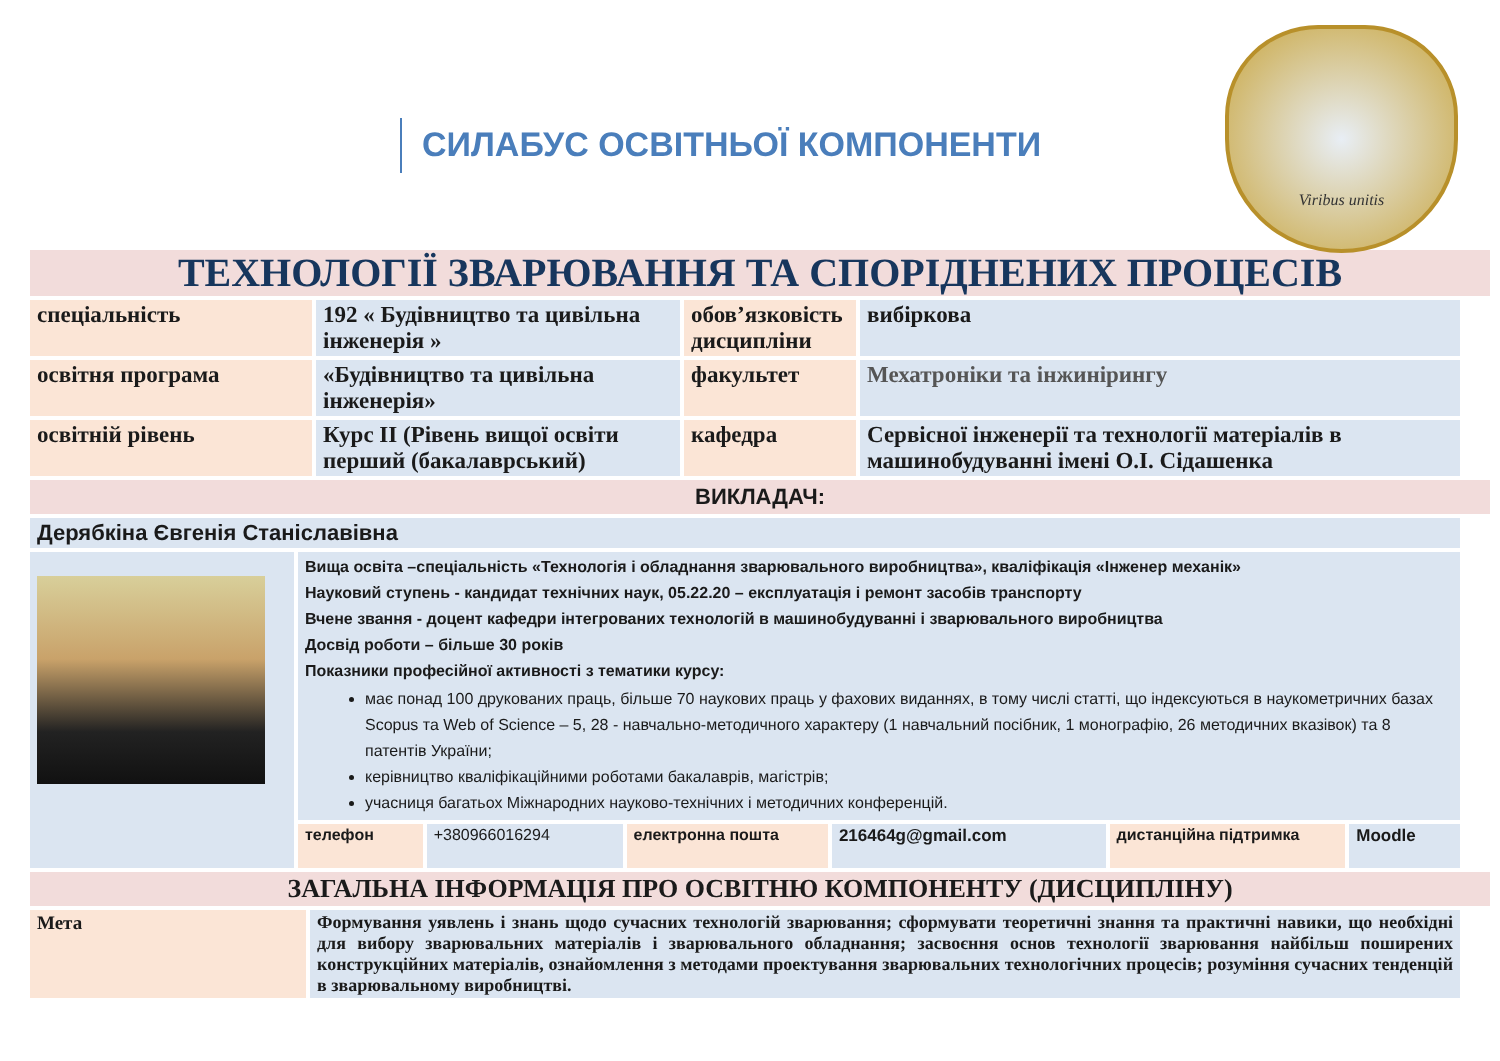СИЛАБУС ОСВІТНЬОЇ КОМПОНЕНТИ
Viribus unitis
ТЕХНОЛОГІЇ ЗВАРЮВАННЯ ТА СПОРІДНЕНИХ ПРОЦЕСІВ
| спеціальність | 192 « Будівництво та цивільна інженерія » | обов’язковість дисципліни | вибіркова |
| освітня програма | «Будівництво та цивільна інженерія» | факультет | Мехатроніки та інжинірингу |
| освітній рівень | Курс ІІ (Рівень вищої освіти перший (бакалаврський) | кафедра | Сервісної інженерії та технології матеріалів в машинобудуванні імені О.І. Сідашенка |
ВИКЛАДАЧ:
| Дерябкіна Євгенія Станіславівна | | | | | | |
| | Вища освіта –спеціальність «Технологія і обладнання зварювального виробництва», кваліфікація «Інженер механік» Науковий ступень - кандидат технічних наук, 05.22.20 – експлуатація і ремонт засобів транспорту Вчене звання - доцент кафедри інтегрованих технологій в машинобудуванні і зварювального виробництва Досвід роботи – більше 30 років Показники професійної активності з тематики курсу: має понад 100 друкованих праць, більше 70 наукових праць у фахових виданнях, в тому числі статті, що індексуються в наукометричних базах Scopus та Web of Science – 5, 28 - навчально-методичного характеру (1 навчальний посібник, 1 монографію, 26 методичних вказівок) та 8 патентів України; керівництво кваліфікаційними роботами бакалаврів, магістрів; учасниця багатьох Міжнародних науково-технічних і методичних конференцій. | | | | | |
| | телефон | +380966016294 | електронна пошта | 216464g@gmail.com | дистанційна підтримка | Moodle |
ЗАГАЛЬНА ІНФОРМАЦІЯ ПРО ОСВІТНЮ КОМПОНЕНТУ (ДИСЦИПЛІНУ)
| Мета | Формування уявлень і знань щодо сучасних технологій зварювання; сформувати теоретичні знання та практичні навики, що необхідні для вибору зварювальних матеріалів і зварювального обладнання; засвоєння основ технології зварювання найбільш поширених конструкційних матеріалів, ознайомлення з методами проектування зварювальних технологічних процесів; розуміння сучасних тенденцій в зварювальному виробництві. |